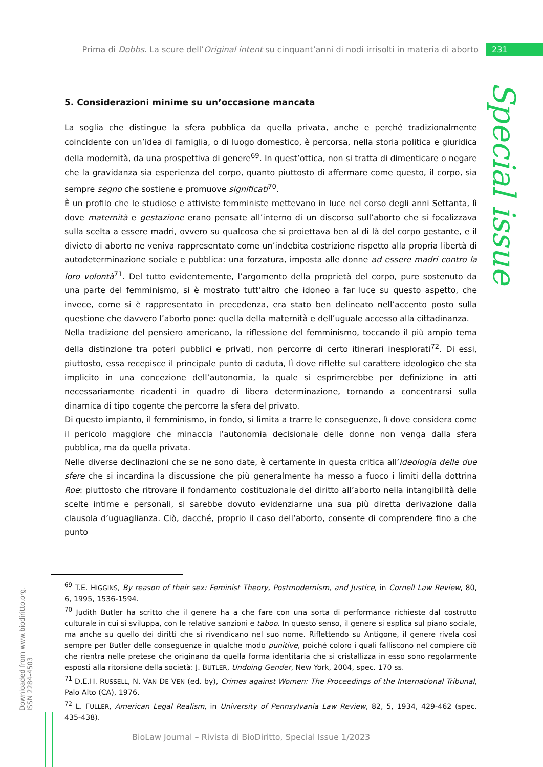Prima di Dobbs. La scure dell’Original intent su cinquant’anni di nodi irrisolti in materia di aborto 231
Special issue
5. Considerazioni minime su un’occasione mancata
La soglia che distingue la sfera pubblica da quella privata, anche e perché tradizionalmente coincidente con un’idea di famiglia, o di luogo domestico, è percorsa, nella storia politica e giuridica della modernità, da una prospettiva di genere<sup>69</sup>. In quest’ottica, non si tratta di dimenticare o negare che la gravidanza sia esperienza del corpo, quanto piuttosto di affermare come questo, il corpo, sia sempre segno che sostiene e promuove significati<sup>70</sup>.
È un profilo che le studiose e attiviste femministe mettevano in luce nel corso degli anni Settanta, lì dove maternità e gestazione erano pensate all’interno di un discorso sull’aborto che si focalizzava sulla scelta a essere madri, ovvero su qualcosa che si proiettava ben al di là del corpo gestante, e il divieto di aborto ne veniva rappresentato come un’indebita costrizione rispetto alla propria libertà di autodeterminazione sociale e pubblica: una forzatura, imposta alle donne ad essere madri contro la loro volontà<sup>71</sup>. Del tutto evidentemente, l’argomento della proprietà del corpo, pure sostenuto da una parte del femminismo, si è mostrato tutt’altro che idoneo a far luce su questo aspetto, che invece, come si è rappresentato in precedenza, era stato ben delineato nell’accento posto sulla questione che davvero l’aborto pone: quella della maternità e dell’uguale accesso alla cittadinanza.
Nella tradizione del pensiero americano, la riflessione del femminismo, toccando il più ampio tema della distinzione tra poteri pubblici e privati, non percorre di certo itinerari inesplorati<sup>72</sup>. Di essi, piuttosto, essa recepisce il principale punto di caduta, lì dove riflette sul carattere ideologico che sta implicito in una concezione dell’autonomia, la quale si esprimerebbe per definizione in atti necessariamente ricadenti in quadro di libera determinazione, tornando a concentrarsi sulla dinamica di tipo cogente che percorre la sfera del privato.
Di questo impianto, il femminismo, in fondo, si limita a trarre le conseguenze, lì dove considera come il pericolo maggiore che minaccia l’autonomia decisionale delle donne non venga dalla sfera pubblica, ma da quella privata.
Nelle diverse declinazioni che se ne sono date, è certamente in questa critica all’ideologia delle due sfere che si incardina la discussione che più generalmente ha messo a fuoco i limiti della dottrina Roe: piuttosto che ritrovare il fondamento costituzionale del diritto all’aborto nella intangibilità delle scelte intime e personali, si sarebbe dovuto evidenziarne una sua più diretta derivazione dalla clausola d’uguaglianza. Ciò, dacché, proprio il caso dell’aborto, consente di comprendere fino a che punto
<sup>69</sup> T.E. HIGGINS, By reason of their sex: Feminist Theory, Postmodernism, and Justice, in Cornell Law Review, 80, 6, 1995, 1536-1594.
<sup>70</sup> Judith Butler ha scritto che il genere ha a che fare con una sorta di performance richieste dal costrutto culturale in cui si sviluppa, con le relative sanzioni e taboo. In questo senso, il genere si esplica sul piano sociale, ma anche su quello dei diritti che si rivendicano nel suo nome. Riflettendo su Antigone, il genere rivela così sempre per Butler delle conseguenze in qualche modo punitive, poiché coloro i quali falliscono nel compiere ciò che rientra nelle pretese che originano da quella forma identitaria che si cristallizza in esso sono regolarmente esposti alla ritorsione della società: J. BUTLER, Undoing Gender, New York, 2004, spec. 170 ss.
<sup>71</sup> D.E.H. RUSSELL, N. VAN DE VEN (ed. by), Crimes against Women: The Proceedings of the International Tribunal, Palo Alto (CA), 1976.
<sup>72</sup> L. FULLER, American Legal Realism, in University of Pennsylvania Law Review, 82, 5, 1934, 429-462 (spec. 435-438).
Downloaded from www.biodiritto.org.
ISSN 2284-4503
BioLaw Journal – Rivista di BioDiritto, Special Issue 1/2023